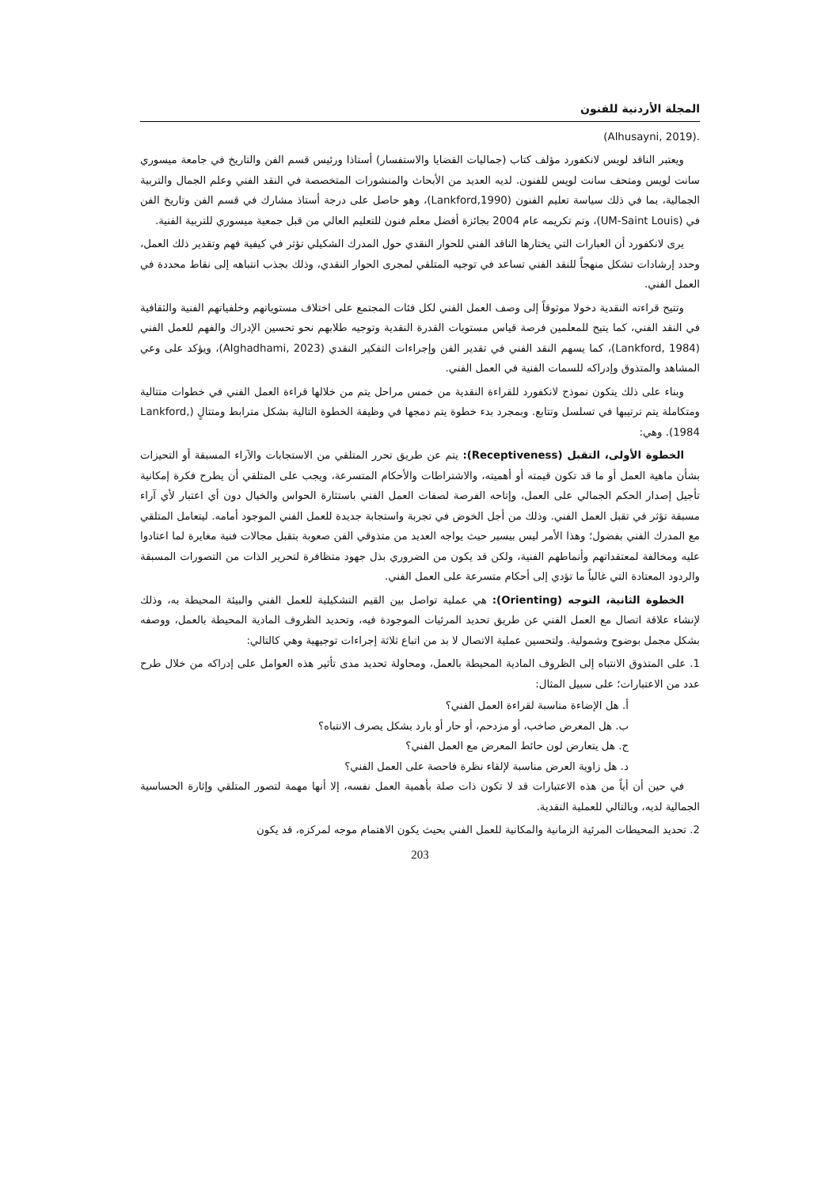المجلة الأردنية للفنون
.(Alhusayni, 2019)
ويعتبر الناقد لويس لانكفورد مؤلف كتاب (جماليات القضايا والاستفسار) أستاذا ورئيس قسم الفن والتاريخ في جامعة ميسوري سانت لويس ومتحف سانت لويس للفنون. لديه العديد من الأبحاث والمنشورات المتخصصة في النقد الفني وعلم الجمال والتربية الجمالية، بما في ذلك سياسة تعليم الفنون (Lankford,1990)، وهو حاصل على درجة أستاذ مشارك في قسم الفن وتاريخ الفن في (UM-Saint Louis)، وتم تكريمه عام 2004 بجائزة أفضل معلم فنون للتعليم العالي من قبل جمعية ميسوري للتربية الفنية.
يرى لانكفورد أن العبارات التي يختارها الناقد الفني للحوار النقدي حول المدرك الشكيلي تؤثر في كيفية فهم وتقدير ذلك العمل، وحدد إرشادات تشكل منهجاً للنقد الفني تساعد في توجيه المتلقي لمجرى الحوار النقدي، وذلك بجذب انتباهه إلى نقاط محددة في العمل الفني.
وتتيح قراءته النقدية دخولا موثوقاً إلى وصف العمل الفني لكل فئات المجتمع على اختلاف مستوياتهم وخلفياتهم الفنية والثقافية في النقد الفني، كما يتيح للمعلمين فرصة قياس مستويات القدرة النقدية وتوجيه طلابهم نحو تحسين الإدراك والفهم للعمل الفني (Lankford, 1984)، كما يسهم النقد الفني في تقدير الفن وإجراءات التفكير النقدي (Alghadhami, 2023)، ويؤكد على وعي المشاهد والمتذوق وإدراكه للسمات الفنية في العمل الفني.
وبناء على ذلك يتكون نموذج لانكفورد للقراءة النقدية من خمس مراحل يتم من خلالها قراءة العمل الفني في خطوات متتالية ومتكاملة يتم ترتيبها في تسلسل وتتابع. وبمجرد بدء خطوة يتم دمجها في وظيفة الخطوة التالية بشكل مترابط ومتتالٍ (Lankford, 1984). وهي:
الخطوة الأولى، التقبل (Receptiveness): يتم عن طريق تحرر المتلقي من الاستجابات والآراء المسبقة أو التحيزات بشأن ماهية العمل أو ما قد تكون قيمته أو أهميته، والاشتراطات والأحكام المتسرعة، ويجب على المتلقي أن يطرح فكرة إمكانية تأجيل إصدار الحكم الجمالي على العمل، وإتاحه الفرصة لصفات العمل الفني باستثارة الحواس والخيال دون أي اعتبار لأي آراء مسبقة تؤثر في تقبل العمل الفني. وذلك من أجل الخوض في تجربة واستجابة جديدة للعمل الفني الموجود أمامه. ليتعامل المتلقي مع المدرك الفني بفضول؛ وهذا الأمر ليس بيسير حيث يواجه العديد من متذوقي الفن صعوبة بتقبل مجالات فنية مغايرة لما اعتادوا عليه ومخالفة لمعتقداتهم وأنماطهم الفنية، ولكن قد يكون من الضروري بذل جهود متظافرة لتحرير الذات من التصورات المسبقة والردود المعتادة التي غالباً ما تؤدي إلى أحكام متسرعة على العمل الفني.
الخطوة الثانية، التوجه (Orienting): هي عملية تواصل بين القيم التشكيلية للعمل الفني والبيئة المحيطة به، وذلك لإنشاء علاقة اتصال مع العمل الفني عن طريق تحديد المرئيات الموجودة فيه، وتحديد الظروف المادية المحيطة بالعمل، ووصفه بشكل مجمل بوضوح وشمولية. ولتحسين عملية الاتصال لا بد من اتباع ثلاثة إجراءات توجيهية وهي كالتالي:
1. على المتذوق الانتباه إلى الظروف المادية المحيطة بالعمل، ومحاولة تحديد مدى تأثير هذه العوامل على إدراكه من خلال طرح عدد من الاعتبارات؛ على سبيل المثال:
أ. هل الإضاءة مناسبة لقراءة العمل الفني؟
ب. هل المعرض صاخب، أو مزدحم، أو حار أو بارد بشكل يصرف الانتباه؟
ج. هل يتعارض لون حائط المعرض مع العمل الفني؟
د. هل زاوية العرض مناسبة لإلقاء نظرة فاحصة على العمل الفني؟
في حين أن أياً من هذه الاعتبارات قد لا تكون ذات صلة بأهمية العمل نفسه، إلا أنها مهمة لتصور المتلقي وإثارة الحساسية الجمالية لديه، وبالتالي للعملية النقدية.
2. تحديد المحيطات المرئية الزمانية والمكانية للعمل الفني بحيث يكون الاهتمام موجه لمركزه، قد يكون
203